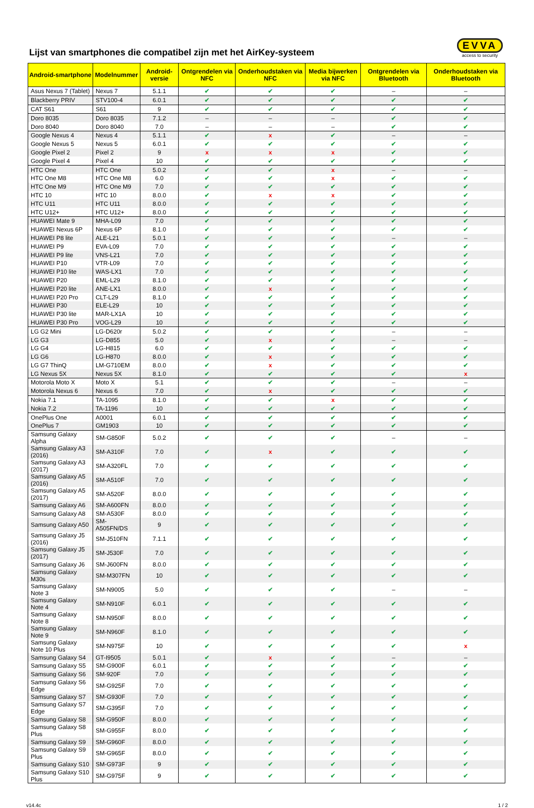Lijst van smartphones die compatibel zijn met het AirKey-systeem
EVVA
access to security
| Android-smartphone | Modelnummer | Android-versie | Ontgrendelen via NFC | Onderhoudstaken via NFC | Media bijwerken via NFC | Ontgrendelen via Bluetooth | Onderhoudstaken via Bluetooth |
| --- | --- | --- | --- | --- | --- | --- | --- |
| Asus Nexus 7 (Tablet) | Nexus 7 | 5.1.1 | ✔ | ✔ | ✔ | – | – |
| Blackberry PRIV | STV100-4 | 6.0.1 | ✔ | ✔ | ✔ | ✔ | ✔ |
| CAT S61 | S61 | 9 | ✔ | ✔ | ✔ | ✔ | ✔ |
| Doro 8035 | Doro 8035 | 7.1.2 | – | – | – | ✔ | ✔ |
| Doro 8040 | Doro 8040 | 7.0 | – | – | – | ✔ | ✔ |
| Google Nexus 4 | Nexus 4 | 5.1.1 | ✔ | x | ✔ | – | – |
| Google Nexus 5 | Nexus 5 | 6.0.1 | ✔ | ✔ | ✔ | ✔ | ✔ |
| Google Pixel 2 | Pixel 2 | 9 | x | x | x | ✔ | ✔ |
| Google Pixel 4 | Pixel 4 | 10 | ✔ | ✔ | ✔ | ✔ | ✔ |
| HTC One | HTC One | 5.0.2 | ✔ | ✔ | x | – | – |
| HTC One M8 | HTC One M8 | 6.0 | ✔ | ✔ | x | ✔ | ✔ |
| HTC One M9 | HTC One M9 | 7.0 | ✔ | ✔ | ✔ | ✔ | ✔ |
| HTC 10 | HTC 10 | 8.0.0 | ✔ | x | x | ✔ | ✔ |
| HTC U11 | HTC U11 | 8.0.0 | ✔ | ✔ | ✔ | ✔ | ✔ |
| HTC U12+ | HTC U12+ | 8.0.0 | ✔ | ✔ | ✔ | ✔ | ✔ |
| HUAWEI Mate 9 | MHA-L09 | 7.0 | ✔ | ✔ | ✔ | ✔ | ✔ |
| HUAWEI Nexus 6P | Nexus 6P | 8.1.0 | ✔ | ✔ | ✔ | ✔ | ✔ |
| HUAWEI P8 lite | ALE-L21 | 5.0.1 | ✔ | ✔ | ✔ | – | – |
| HUAWEI P9 | EVA-L09 | 7.0 | ✔ | ✔ | ✔ | ✔ | ✔ |
| HUAWEI P9 lite | VNS-L21 | 7.0 | ✔ | ✔ | ✔ | ✔ | ✔ |
| HUAWEI P10 | VTR-L09 | 7.0 | ✔ | ✔ | ✔ | ✔ | ✔ |
| HUAWEI P10 lite | WAS-LX1 | 7.0 | ✔ | ✔ | ✔ | ✔ | ✔ |
| HUAWEI P20 | EML-L29 | 8.1.0 | ✔ | ✔ | ✔ | ✔ | ✔ |
| HUAWEI P20 lite | ANE-LX1 | 8.0.0 | ✔ | x | ✔ | ✔ | ✔ |
| HUAWEI P20 Pro | CLT-L29 | 8.1.0 | ✔ | ✔ | ✔ | ✔ | ✔ |
| HUAWEI P30 | ELE-L29 | 10 | ✔ | ✔ | ✔ | ✔ | ✔ |
| HUAWEI P30 lite | MAR-LX1A | 10 | ✔ | ✔ | ✔ | ✔ | ✔ |
| HUAWEI P30 Pro | VOG-L29 | 10 | ✔ | ✔ | ✔ | ✔ | ✔ |
| LG G2 Mini | LG-D620r | 5.0.2 | ✔ | ✔ | ✔ | – | – |
| LG G3 | LG-D855 | 5.0 | ✔ | x | ✔ | – | – |
| LG G4 | LG-H815 | 6.0 | ✔ | ✔ | ✔ | ✔ | ✔ |
| LG G6 | LG-H870 | 8.0.0 | ✔ | x | ✔ | ✔ | ✔ |
| LG G7 ThinQ | LM-G710EM | 8.0.0 | ✔ | x | ✔ | ✔ | ✔ |
| LG Nexus 5X | Nexus 5X | 8.1.0 | ✔ | ✔ | ✔ | ✔ | x |
| Motorola Moto X | Moto X | 5.1 | ✔ | ✔ | ✔ | – | – |
| Motorola Nexus 6 | Nexus 6 | 7.0 | ✔ | x | ✔ | ✔ | ✔ |
| Nokia 7.1 | TA-1095 | 8.1.0 | ✔ | ✔ | x | ✔ | ✔ |
| Nokia 7.2 | TA-1196 | 10 | ✔ | ✔ | ✔ | ✔ | ✔ |
| OnePlus One | A0001 | 6.0.1 | ✔ | ✔ | ✔ | ✔ | ✔ |
| OnePlus 7 | GM1903 | 10 | ✔ | ✔ | ✔ | ✔ | ✔ |
| Samsung Galaxy Alpha | SM-G850F | 5.0.2 | ✔ | ✔ | ✔ | – | – |
| Samsung Galaxy A3 (2016) | SM-A310F | 7.0 | ✔ | x | ✔ | ✔ | ✔ |
| Samsung Galaxy A3 (2017) | SM-A320FL | 7.0 | ✔ | ✔ | ✔ | ✔ | ✔ |
| Samsung Galaxy A5 (2016) | SM-A510F | 7.0 | ✔ | ✔ | ✔ | ✔ | ✔ |
| Samsung Galaxy A5 (2017) | SM-A520F | 8.0.0 | ✔ | ✔ | ✔ | ✔ | ✔ |
| Samsung Galaxy A6 | SM-A600FN | 8.0.0 | ✔ | ✔ | ✔ | ✔ | ✔ |
| Samsung Galaxy A8 | SM-A530F | 8.0.0 | ✔ | ✔ | ✔ | ✔ | ✔ |
| Samsung Galaxy A50 | SM-A505FN/DS | 9 | ✔ | ✔ | ✔ | ✔ | ✔ |
| Samsung Galaxy J5 (2016) | SM-J510FN | 7.1.1 | ✔ | ✔ | ✔ | ✔ | ✔ |
| Samsung Galaxy J5 (2017) | SM-J530F | 7.0 | ✔ | ✔ | ✔ | ✔ | ✔ |
| Samsung Galaxy J6 | SM-J600FN | 8.0.0 | ✔ | ✔ | ✔ | ✔ | ✔ |
| Samsung Galaxy M30s | SM-M307FN | 10 | ✔ | ✔ | ✔ | ✔ | ✔ |
| Samsung Galaxy Note 3 | SM-N9005 | 5.0 | ✔ | ✔ | ✔ | – | – |
| Samsung Galaxy Note 4 | SM-N910F | 6.0.1 | ✔ | ✔ | ✔ | ✔ | ✔ |
| Samsung Galaxy Note 8 | SM-N950F | 8.0.0 | ✔ | ✔ | ✔ | ✔ | ✔ |
| Samsung Galaxy Note 9 | SM-N960F | 8.1.0 | ✔ | ✔ | ✔ | ✔ | ✔ |
| Samsung Galaxy Note 10 Plus | SM-N975F | 10 | ✔ | ✔ | ✔ | ✔ | x |
| Samsung Galaxy S4 | GT-I9505 | 5.0.1 | ✔ | x | ✔ | – | – |
| Samsung Galaxy S5 | SM-G900F | 6.0.1 | ✔ | ✔ | ✔ | ✔ | ✔ |
| Samsung Galaxy S6 | SM-920F | 7.0 | ✔ | ✔ | ✔ | ✔ | ✔ |
| Samsung Galaxy S6 Edge | SM-G925F | 7.0 | ✔ | ✔ | ✔ | ✔ | ✔ |
| Samsung Galaxy S7 | SM-G930F | 7.0 | ✔ | ✔ | ✔ | ✔ | ✔ |
| Samsung Galaxy S7 Edge | SM-G395F | 7.0 | ✔ | ✔ | ✔ | ✔ | ✔ |
| Samsung Galaxy S8 | SM-G950F | 8.0.0 | ✔ | ✔ | ✔ | ✔ | ✔ |
| Samsung Galaxy S8 Plus | SM-G955F | 8.0.0 | ✔ | ✔ | ✔ | ✔ | ✔ |
| Samsung Galaxy S9 | SM-G960F | 8.0.0 | ✔ | ✔ | ✔ | ✔ | ✔ |
| Samsung Galaxy S9 Plus | SM-G965F | 8.0.0 | ✔ | ✔ | ✔ | ✔ | ✔ |
| Samsung Galaxy S10 | SM-G973F | 9 | ✔ | ✔ | ✔ | ✔ | ✔ |
| Samsung Galaxy S10 Plus | SM-G975F | 9 | ✔ | ✔ | ✔ | ✔ | ✔ |
v14.4c 1 / 2